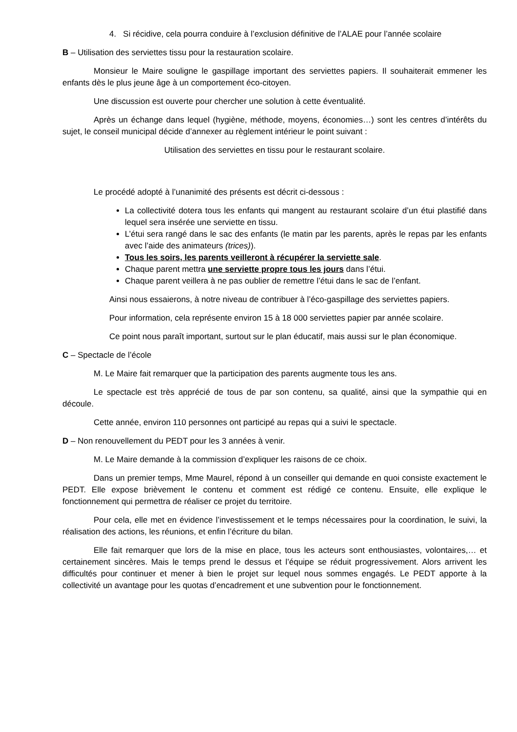4. Si récidive, cela pourra conduire à l’exclusion définitive de l’ALAE pour l’année scolaire
B – Utilisation des serviettes tissu pour la restauration scolaire.
Monsieur le Maire souligne le gaspillage important des serviettes papiers. Il souhaiterait emmener les enfants dès le plus jeune âge à un comportement éco-citoyen.
Une discussion est ouverte pour chercher une solution à cette éventualité.
Après un échange dans lequel (hygiène, méthode, moyens, économies…) sont les centres d’intérêts du sujet, le conseil municipal décide d’annexer au règlement intérieur le point suivant :
Utilisation des serviettes en tissu pour le restaurant scolaire.
Le procédé adopté à l’unanimité des présents est décrit ci-dessous :
La collectivité dotera tous les enfants qui mangent au restaurant scolaire d’un étui plastifié dans lequel sera insérée une serviette en tissu.
L’étui sera rangé dans le sac des enfants (le matin par les parents, après le repas par les enfants avec l’aide des animateurs (trices)).
Tous les soirs, les parents veilleront à récupérer la serviette sale.
Chaque parent mettra une serviette propre tous les jours dans l’étui.
Chaque parent veillera à ne pas oublier de remettre l’étui dans le sac de l’enfant.
Ainsi nous essaierons, à notre niveau de contribuer à l’éco-gaspillage des serviettes papiers.
Pour information, cela représente environ 15 à 18 000 serviettes papier par année scolaire.
Ce point nous paraît important, surtout sur le plan éducatif, mais aussi sur le plan économique.
C – Spectacle de l’école
M. Le Maire fait remarquer que la participation des parents augmente tous les ans.
Le spectacle est très apprécié de tous de par son contenu, sa qualité, ainsi que la sympathie qui en découle.
Cette année, environ 110 personnes ont participé au repas qui a suivi le spectacle.
D – Non renouvellement du PEDT pour les 3 années à venir.
M. Le Maire demande à la commission d’expliquer les raisons de ce choix.
Dans un premier temps, Mme Maurel, répond à un conseiller qui demande en quoi consiste exactement le PEDT. Elle expose brièvement le contenu et comment est rédigé ce contenu. Ensuite, elle explique le fonctionnement qui permettra de réaliser ce projet du territoire.
Pour cela, elle met en évidence l’investissement et le temps nécessaires pour la coordination, le suivi, la réalisation des actions, les réunions, et enfin l’écriture du bilan.
Elle fait remarquer que lors de la mise en place, tous les acteurs sont enthousiastes, volontaires,… et certainement sincères. Mais le temps prend le dessus et l’équipe se réduit progressivement. Alors arrivent les difficultés pour continuer et mener à bien le projet sur lequel nous sommes engagés. Le PEDT apporte à la collectivité un avantage pour les quotas d’encadrement et une subvention pour le fonctionnement.